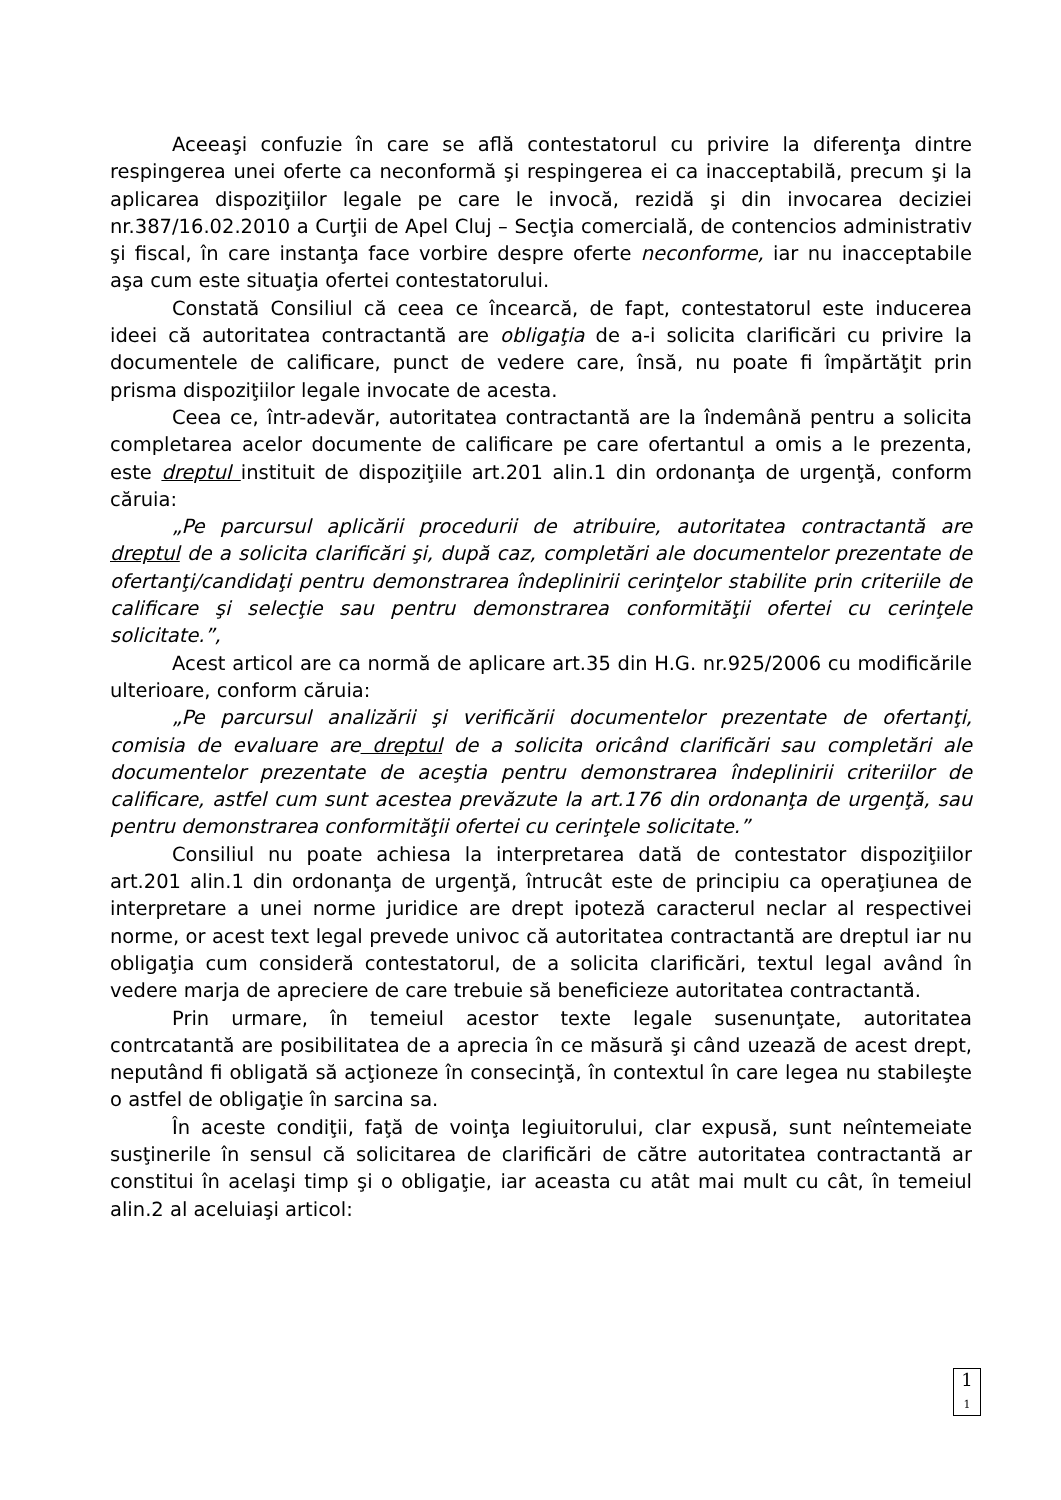Aceeaşi confuzie în care se află contestatorul cu privire la diferenţa dintre respingerea unei oferte ca neconformă şi respingerea ei ca inacceptabilă, precum şi la aplicarea dispoziţiilor legale pe care le invocă, rezidă şi din invocarea deciziei nr.387/16.02.2010 a Curţii de Apel Cluj – Secţia comercială, de contencios administrativ şi fiscal, în care instanţa face vorbire despre oferte neconforme, iar nu inacceptabile aşa cum este situaţia ofertei contestatorului.
Constată Consiliul că ceea ce încearcă, de fapt, contestatorul este inducerea ideei că autoritatea contractantă are obligaţia de a-i solicita clarificări cu privire la documentele de calificare, punct de vedere care, însă, nu poate fi împărtăţit prin prisma dispoziţiilor legale invocate de acesta.
Ceea ce, într-adevăr, autoritatea contractantă are la îndemână pentru a solicita completarea acelor documente de calificare pe care ofertantul a omis a le prezenta, este dreptul instituit de dispoziţiile art.201 alin.1 din ordonanţa de urgenţă, conform căruia:
„Pe parcursul aplicării procedurii de atribuire, autoritatea contractantă are dreptul de a solicita clarificări şi, după caz, completări ale documentelor prezentate de ofertanţi/candidaţi pentru demonstrarea îndeplinirii cerinţelor stabilite prin criteriile de calificare şi selecţie sau pentru demonstrarea conformităţii ofertei cu cerinţele solicitate.”,
Acest articol are ca normă de aplicare art.35 din H.G. nr.925/2006 cu modificările ulterioare, conform căruia:
„Pe parcursul analizării şi verificării documentelor prezentate de ofertanţi, comisia de evaluare are dreptul de a solicita oricând clarificări sau completări ale documentelor prezentate de aceştia pentru demonstrarea îndeplinirii criteriilor de calificare, astfel cum sunt acestea prevăzute la art.176 din ordonanţa de urgenţă, sau pentru demonstrarea conformităţii ofertei cu cerinţele solicitate.”
Consiliul nu poate achiesa la interpretarea dată de contestator dispoziţiilor art.201 alin.1 din ordonanţa de urgenţă, întrucât este de principiu ca operaţiunea de interpretare a unei norme juridice are drept ipoteză caracterul neclar al respectivei norme, or acest text legal prevede univoc că autoritatea contractantă are dreptul iar nu obligaţia cum consideră contestatorul, de a solicita clarificări, textul legal având în vedere marja de apreciere de care trebuie să beneficieze autoritatea contractantă.
Prin urmare, în temeiul acestor texte legale susenunţate, autoritatea contrcatantă are posibilitatea de a aprecia în ce măsură şi când uzează de acest drept, neputând fi obligată să acţioneze în consecinţă, în contextul în care legea nu stabileşte o astfel de obligaţie în sarcina sa.
În aceste condiţii, faţă de voinţa legiuitorului, clar expusă, sunt neîntemeiate susţinerile în sensul că solicitarea de clarificări de către autoritatea contractantă ar constitui în acelaşi timp şi o obligaţie, iar aceasta cu atât mai mult cu cât, în temeiul alin.2 al aceluiaşi articol:
1
1